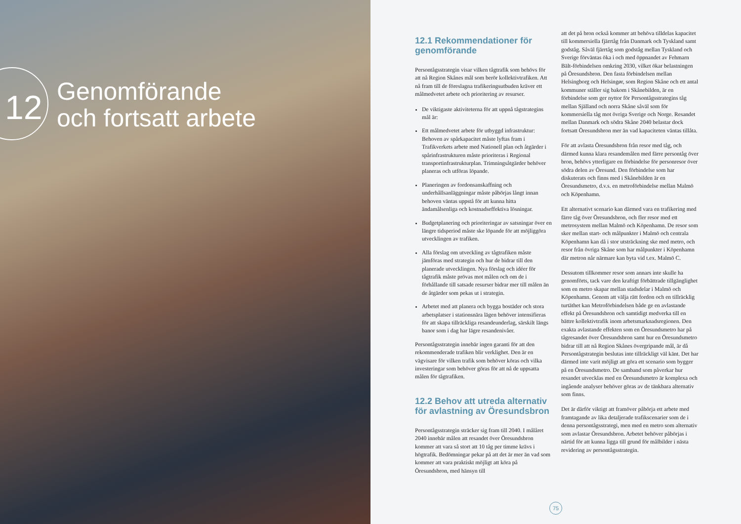12
Genomförande
och fortsatt arbete
12.1 Rekommendationer för genomförande
Persontågsstrategin visar vilken tågtrafik som behövs för att nå Region Skånes mål som berör kollektivtrafiken. Att nå fram till de föreslagna trafikeringsutbuden kräver ett målmedvetet arbete och prioritering av resurser.
De viktigaste aktiviteterna för att uppnå tågstrategins mål är:
Ett målmedvetet arbete för utbyggd infrastruktur: Behoven av spårkapacitet måste lyftas fram i Trafikverkets arbete med Nationell plan och åtgärder i spårinfrastrukturen måste prioriteras i Regional transportinfrastrukturplan. Trimningsåtgärder behöver planeras och utföras löpande.
Planeringen av fordonsanskaffning och underhållsanläggningar måste påbörjas långt innan behoven väntas uppstå för att kunna hitta ändamålsenliga och kostnadseffektiva lösningar.
Budgetplanering och prioriteringar av satsningar över en längre tidsperiod måste ske löpande för att möjliggöra utvecklingen av trafiken.
Alla förslag om utveckling av tågtrafiken måste jämföras med strategin och hur de bidrar till den planerade utvecklingen. Nya förslag och idéer för tågtrafik måste prövas mot målen och om de i förhållande till satsade resurser bidrar mer till målen än de åtgärder som pekas ut i strategin.
Arbetet med att planera och bygga bostäder och stora arbetsplatser i stationsnära lägen behöver intensifieras för att skapa tillräckliga resandeunderlag, särskilt längs banor som i dag har lägre resandenivåer.
Persontågsstrategin innebär ingen garanti för att den rekommenderade trafiken blir verklighet. Den är en vägvisare för vilken trafik som behöver köras och vilka investeringar som behöver göras för att nå de uppsatta målen för tågtrafiken.
12.2 Behov att utreda alternativ för avlastning av Öresundsbron
Persontågsstrategin sträcker sig fram till 2040. I målåret 2040 innebär målen att resandet över Öresundsbron kommer att vara så stort att 10 tåg per timme krävs i högtrafik. Bedömningar pekar på att det är mer än vad som kommer att vara praktiskt möjligt att köra på Öresundsbron, med hänsyn till
att det på bron också kommer att behöva tilldelas kapacitet till kommersiella fjärrtåg från Danmark och Tyskland samt godståg. Såväl fjärrtåg som godståg mellan Tyskland och Sverige förväntas öka i och med öppnandet av Fehmarn Bält-förbindelsen omkring 2030, vilket ökar belastningen på Öresundsbron. Den fasta förbindelsen mellan Helsingborg och Helsingør, som Region Skåne och ett antal kommuner ställer sig bakom i Skånebilden, är en förbindelse som ger nyttor för Persontågsstrategins tåg mellan Själland och norra Skåne såväl som för kommersiella tåg mot övriga Sverige och Norge. Resandet mellan Danmark och södra Skåne 2040 belastar dock fortsatt Öresundsbron mer än vad kapaciteten väntas tillåta.
För att avlasta Öresundsbron från resor med tåg, och därmed kunna klara resandemålen med färre persontåg över bron, behövs ytterligare en förbindelse för personresor över södra delen av Öresund. Den förbindelse som har diskuterats och finns med i Skånebilden är en Öresundsmetro, d.v.s. en metroförbindelse mellan Malmö och Köpenhamn.
Ett alternativt scenario kan därmed vara en trafikering med färre tåg över Öresundsbron, och fler resor med ett metrosystem mellan Malmö och Köpenhamn. De resor som sker mellan start- och målpunkter i Malmö och centrala Köpenhamn kan då i stor utsträckning ske med metro, och resor från övriga Skåne som har målpunkter i Köpenhamn där metron når närmare kan byta vid t.ex. Malmö C.
Dessutom tillkommer resor som annars inte skulle ha genomförts, tack vare den kraftigt förbättrade tillgänglighet som en metro skapar mellan stadsdelar i Malmö och Köpenhamn. Genom att välja rätt fordon och en tillräcklig turtäthet kan Metroförbindelsen både ge en avlastande effekt på Öresundsbron och samtidigt medverka till en bättre kollektivtrafik inom arbetsmarknadsregionen. Den exakta avlastande effekten som en Öresundsmetro har på tågresandet över Öresundsbron samt hur en Öresundsmetro bidrar till att nå Region Skånes övergripande mål, är då Persontågstrategin beslutas inte tillräckligt väl känt. Det har därmed inte varit möjligt att göra ett scenario som bygger på en Öresundsmetro. De samband som påverkar hur resandet utvecklas med en Öresundsmetro är komplexa och ingående analyser behöver göras av de tänkbara alternativ som finns.
Det är därför viktigt att framöver påbörja ett arbete med framtagande av lika detaljerade trafikscenarier som de i denna persontågsstrategi, men med en metro som alternativ som avlastar Öresundsbron. Arbetet behöver påbörjas i närtid för att kunna ligga till grund för målbilder i nästa revidering av persontågsstrategin.
75